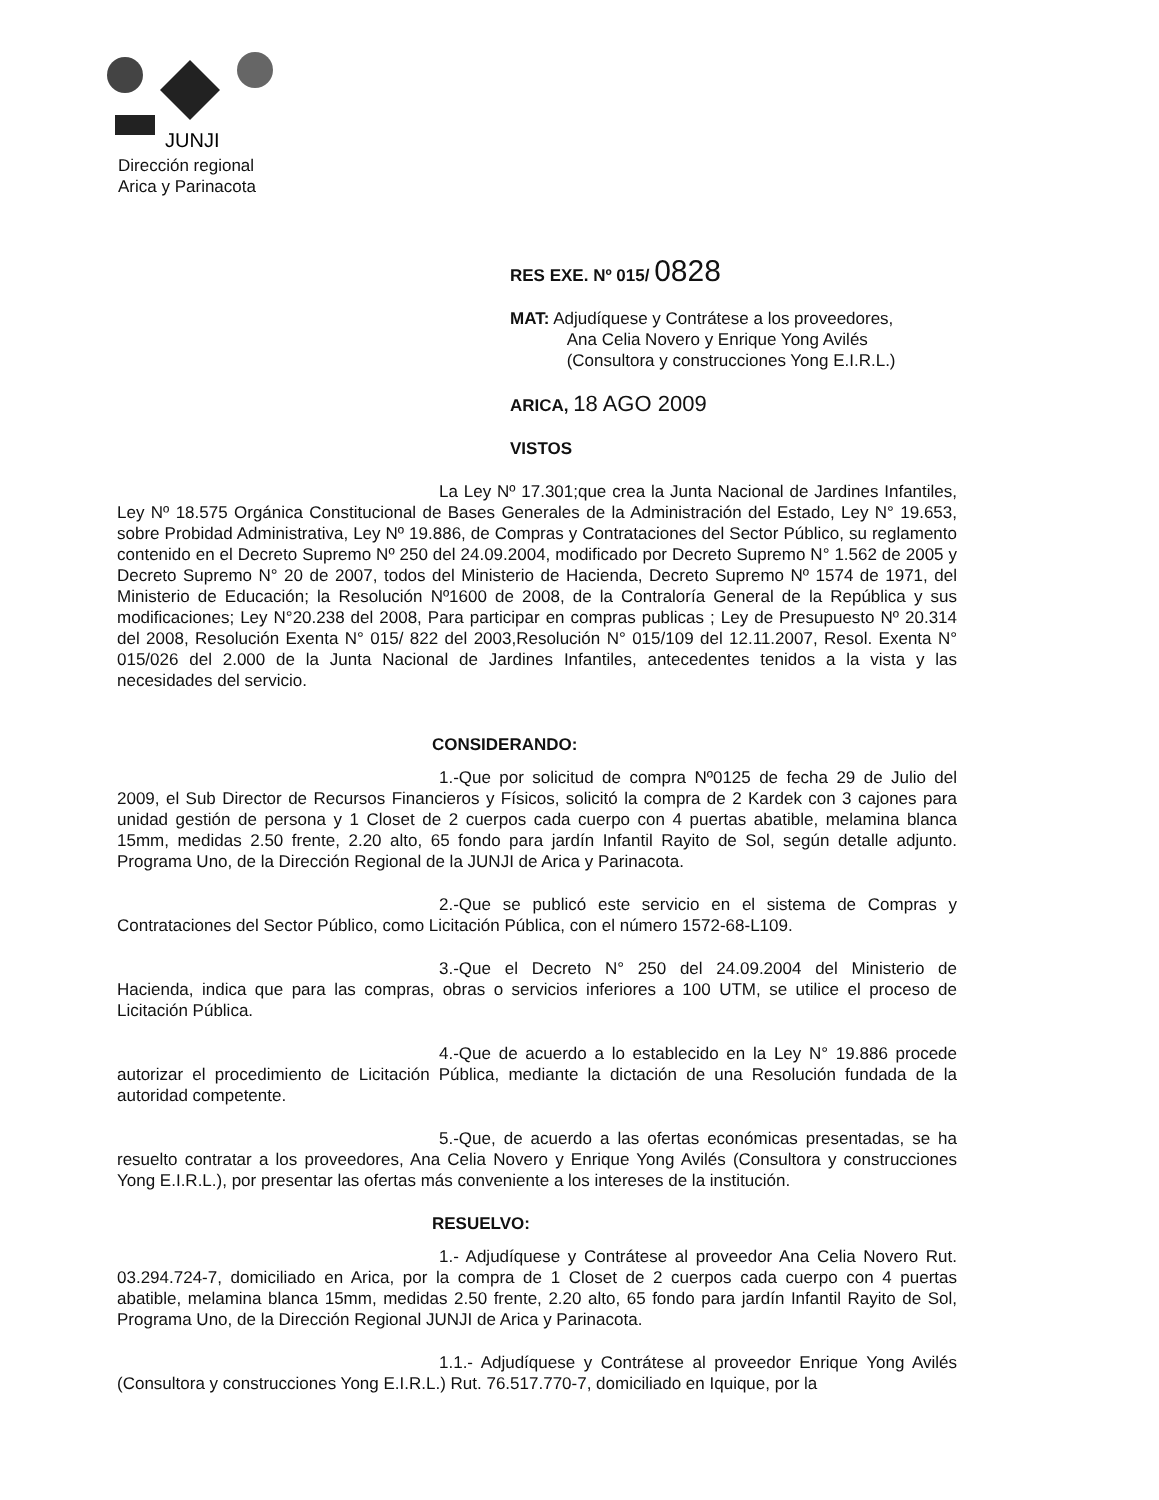JUNJI
Dirección regional
Arica y Parinacota
RES EXE. Nº 015/ 0828
MAT: Adjudíquese y Contrátese a los proveedores,
Ana Celia Novero y Enrique Yong Avilés
(Consultora y construcciones Yong E.I.R.L.)
ARICA, 18 AGO 2009
VISTOS
La Ley Nº 17.301;que crea la Junta Nacional de Jardines Infantiles, Ley Nº 18.575 Orgánica Constitucional de Bases Generales de la Administración del Estado, Ley N° 19.653, sobre Probidad Administrativa, Ley Nº 19.886, de Compras y Contrataciones del Sector Público, su reglamento contenido en el Decreto Supremo Nº 250 del 24.09.2004, modificado por Decreto Supremo N° 1.562 de 2005 y Decreto Supremo N° 20 de 2007, todos del Ministerio de Hacienda, Decreto Supremo Nº 1574 de 1971, del Ministerio de Educación; la Resolución Nº1600 de 2008, de la Contraloría General de la República y sus modificaciones; Ley N°20.238 del 2008, Para participar en compras publicas ; Ley de Presupuesto Nº 20.314 del 2008, Resolución Exenta N° 015/ 822 del 2003,Resolución N° 015/109 del 12.11.2007, Resol. Exenta N° 015/026 del 2.000 de la Junta Nacional de Jardines Infantiles, antecedentes tenidos a la vista y las necesidades del servicio.
CONSIDERANDO:
1.-Que por solicitud de compra Nº0125 de fecha 29 de Julio del 2009, el Sub Director de Recursos Financieros y Físicos, solicitó la compra de 2 Kardek con 3 cajones para unidad gestión de persona y 1 Closet de 2 cuerpos cada cuerpo con 4 puertas abatible, melamina blanca 15mm, medidas 2.50 frente, 2.20 alto, 65 fondo para jardín Infantil Rayito de Sol, según detalle adjunto. Programa Uno, de la Dirección Regional de la JUNJI de Arica y Parinacota.
2.-Que se publicó este servicio en el sistema de Compras y Contrataciones del Sector Público, como Licitación Pública, con el número 1572-68-L109.
3.-Que el Decreto N° 250 del 24.09.2004 del Ministerio de Hacienda, indica que para las compras, obras o servicios inferiores a 100 UTM, se utilice el proceso de Licitación Pública.
4.-Que de acuerdo a lo establecido en la Ley N° 19.886 procede autorizar el procedimiento de Licitación Pública, mediante la dictación de una Resolución fundada de la autoridad competente.
5.-Que, de acuerdo a las ofertas económicas presentadas, se ha resuelto contratar a los proveedores, Ana Celia Novero y Enrique Yong Avilés (Consultora y construcciones Yong E.I.R.L.), por presentar las ofertas más conveniente a los intereses de la institución.
RESUELVO:
1.- Adjudíquese y Contrátese al proveedor Ana Celia Novero Rut. 03.294.724-7, domiciliado en Arica, por la compra de 1 Closet de 2 cuerpos cada cuerpo con 4 puertas abatible, melamina blanca 15mm, medidas 2.50 frente, 2.20 alto, 65 fondo para jardín Infantil Rayito de Sol, Programa Uno, de la Dirección Regional JUNJI de Arica y Parinacota.
1.1.- Adjudíquese y Contrátese al proveedor Enrique Yong Avilés (Consultora y construcciones Yong E.I.R.L.) Rut. 76.517.770-7, domiciliado en Iquique, por la